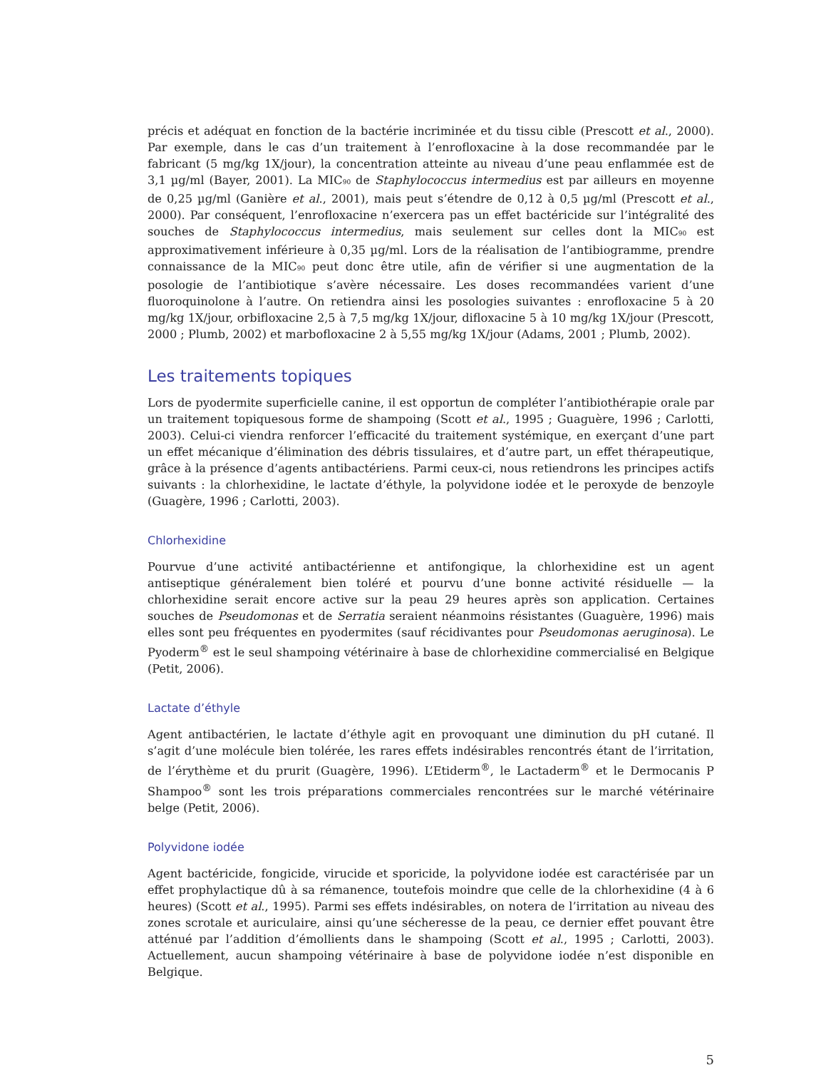précis et adéquat en fonction de la bactérie incriminée et du tissu cible (Prescott et al., 2000). Par exemple, dans le cas d’un traitement à l’enrofloxacine à la dose recommandée par le fabricant (5 mg/kg 1X/jour), la concentration atteinte au niveau d’une peau enflammée est de 3,1 µg/ml (Bayer, 2001). La MIC<sub>90</sub> de Staphylococcus intermedius est par ailleurs en moyenne de 0,25 µg/ml (Ganière et al., 2001), mais peut s’étendre de 0,12 à 0,5 µg/ml (Prescott et al., 2000). Par conséquent, l’enrofloxacine n’exercera pas un effet bactéricide sur l’intégralité des souches de Staphylococcus intermedius, mais seulement sur celles dont la MIC<sub>90</sub> est approximativement inférieure à 0,35 µg/ml. Lors de la réalisation de l’antibiogramme, prendre connaissance de la MIC<sub>90</sub> peut donc être utile, afin de vérifier si une augmentation de la posologie de l’antibiotique s’avère nécessaire. Les doses recommandées varient d’une fluoroquinolone à l’autre. On retiendra ainsi les posologies suivantes : enrofloxacine 5 à 20 mg/kg 1X/jour, orbifloxacine 2,5 à 7,5 mg/kg 1X/jour, difloxacine 5 à 10 mg/kg 1X/jour (Prescott, 2000 ; Plumb, 2002) et marbofloxacine 2 à 5,55 mg/kg 1X/jour (Adams, 2001 ; Plumb, 2002).
Les traitements topiques
Lors de pyodermite superficielle canine, il est opportun de compléter l’antibiothérapie orale par un traitement topiquesous forme de shampoing (Scott et al., 1995 ; Guaguère, 1996 ; Carlotti, 2003). Celui-ci viendra renforcer l’efficacité du traitement systémique, en exerçant d’une part un effet mécanique d’élimination des débris tissulaires, et d’autre part, un effet thérapeutique, grâce à la présence d’agents antibactériens. Parmi ceux-ci, nous retiendrons les principes actifs suivants : la chlorhexidine, le lactate d’éthyle, la polyvidone iodée et le peroxyde de benzoyle (Guagère, 1996 ; Carlotti, 2003).
Chlorhexidine
Pourvue d’une activité antibactérienne et antifongique, la chlorhexidine est un agent antiseptique généralement bien toléré et pourvu d’une bonne activité résiduelle — la chlorhexidine serait encore active sur la peau 29 heures après son application. Certaines souches de Pseudomonas et de Serratia seraient néanmoins résistantes (Guaguère, 1996) mais elles sont peu fréquentes en pyodermites (sauf récidivantes pour Pseudomonas aeruginosa). Le Pyoderm<sup>®</sup> est le seul shampoing vétérinaire à base de chlorhexidine commercialisé en Belgique (Petit, 2006).
Lactate d’éthyle
Agent antibactérien, le lactate d’éthyle agit en provoquant une diminution du pH cutané. Il s’agit d’une molécule bien tolérée, les rares effets indésirables rencontrés étant de l’irritation, de l’érythème et du prurit (Guagère, 1996). L’Etiderm<sup>®</sup>, le Lactaderm<sup>®</sup> et le Dermocanis P Shampoo<sup>®</sup> sont les trois préparations commerciales rencontrées sur le marché vétérinaire belge (Petit, 2006).
Polyvidone iodée
Agent bactéricide, fongicide, virucide et sporicide, la polyvidone iodée est caractérisée par un effet prophylactique dû à sa rémanence, toutefois moindre que celle de la chlorhexidine (4 à 6 heures) (Scott et al., 1995). Parmi ses effets indésirables, on notera de l’irritation au niveau des zones scrotale et auriculaire, ainsi qu’une sécheresse de la peau, ce dernier effet pouvant être atténué par l’addition d’émollients dans le shampoing (Scott et al., 1995 ; Carlotti, 2003). Actuellement, aucun shampoing vétérinaire à base de polyvidone iodée n’est disponible en Belgique.
5